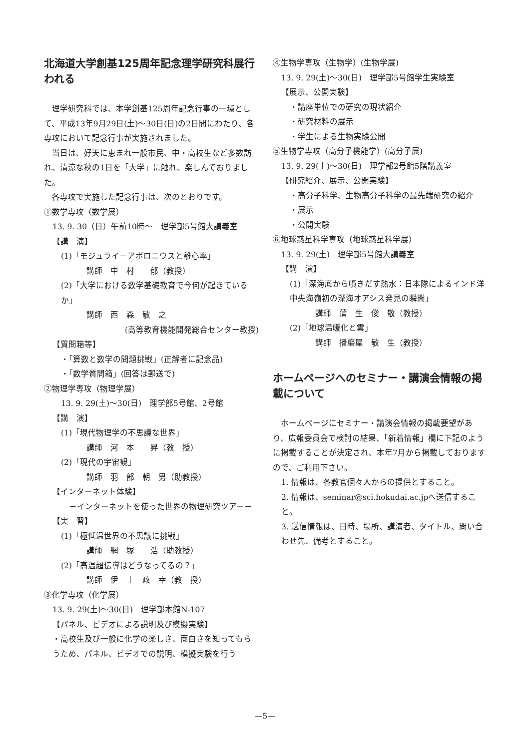北海道大学創基125周年記念理学研究科展行われる
　理学研究科では、本学創基125周年記念行事の一環として、平成13年9月29日(土)～30日(日)の2日間にわたり、各専攻において記念行事が実施されました。
　当日は、好天に恵まれ一般市民、中・高校生など多数訪れ、清涼な秋の1日を「大学」に触れ、楽しんでおりました。
　各専攻で実施した記念行事は、次のとおりです。
①数学専攻（数学展）
13. 9. 30（日）午前10時～　理学部5号館大講義室
【講　演】
(1)「モジュライ－アポロニウスと離心率」
講師　中　村　　郁（教授）
(2)「大学における数学基礎教育で今何が起きているか」
講師　西　森　敏　之
(高等教育機能開発総合センター教授)
【質問箱等】
・「算数と数学の問題挑戦」(正解者に記念品)
・「数学質問箱」(回答は郵送で)
②物理学専攻（物理学展）
13. 9. 29(土)～30(日)　理学部5号館、2号館
【講　演】
(1)「現代物理学の不思議な世界」
講師　河　本　　昇（教　授）
(2)「現代の宇宙観」
講師　羽　部　朝　男（助教授）
【インターネット体験】
　－インターネットを使った世界の物理研究ツアー－
【実　習】
(1)「極低温世界の不思議に挑戦」
講師　網　塚　　浩（助教授）
(2)「高温超伝導はどうなってるの？」
講師　伊　土　政　幸（教　授）
③化学専攻（化学展）
13. 9. 29(土)～30(日)　理学部本館N-107
【パネル、ビデオによる説明及び模擬実験】
・高校生及び一般に化学の楽しさ、面白さを知ってもらうため、パネル、ビデオでの説明、模擬実験を行う
④生物学専攻（生物学）(生物学展)
13. 9. 29(土)～30(日)　理学部5号館学生実験室
【展示、公開実験】
・講座単位での研究の現状紹介
・研究材料の展示
・学生による生物実験公開
⑤生物学専攻（高分子機能学）(高分子展)
13. 9. 29(土)～30(日)　理学部2号館5階講義室
【研究紹介、展示、公開実験】
・高分子科学、生物高分子科学の最先端研究の紹介
・展示
・公開実験
⑥地球惑星科学専攻（地球惑星科学展）
13. 9. 29(土)　理学部5号館大講義室
【講　演】
(1)「深海底から噴きだす熱水：日本隊によるインド洋中央海嶺初の深海オアシス発見の瞬間」
講師　蒲　生　俊　敬（教授）
(2)「地球温暖化と雲」
講師　播磨屋　敏　生（教授）
ホームページへのセミナー・講演会情報の掲載について
　ホームページにセミナー・講演会情報の掲載要望があり、広報委員会で検討の結果、「新着情報」欄に下記のように掲載することが決定され、本年7月から掲載しておりますので、ご利用下さい。
1. 情報は、各教官個々人からの提供とすること。
2. 情報は、seminar@sci.hokudai.ac.jpへ送信すること。
3. 送信情報は、日時、場所、講演者、タイトル、問い合わせ先、備考とすること。
—5—